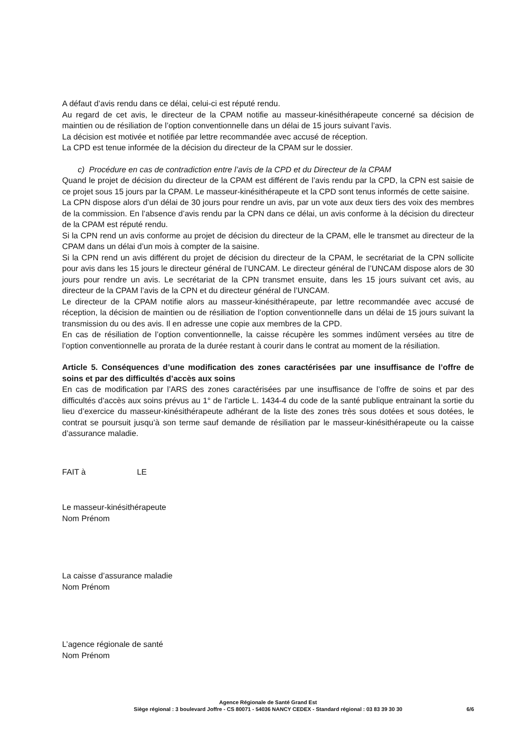A défaut d’avis rendu dans ce délai, celui-ci est réputé rendu.
Au regard de cet avis, le directeur de la CPAM notifie au masseur-kinésithérapeute concerné sa décision de maintien ou de résiliation de l’option conventionnelle dans un délai de 15 jours suivant l’avis.
La décision est motivée et notifiée par lettre recommandée avec accusé de réception.
La CPD est tenue informée de la décision du directeur de la CPAM sur le dossier.
c) Procédure en cas de contradiction entre l’avis de la CPD et du Directeur de la CPAM
Quand le projet de décision du directeur de la CPAM est différent de l’avis rendu par la CPD, la CPN est saisie de ce projet sous 15 jours par la CPAM. Le masseur-kinésithérapeute et la CPD sont tenus informés de cette saisine.
La CPN dispose alors d’un délai de 30 jours pour rendre un avis, par un vote aux deux tiers des voix des membres de la commission. En l’absence d’avis rendu par la CPN dans ce délai, un avis conforme à la décision du directeur de la CPAM est réputé rendu.
Si la CPN rend un avis conforme au projet de décision du directeur de la CPAM, elle le transmet au directeur de la CPAM dans un délai d’un mois à compter de la saisine.
Si la CPN rend un avis différent du projet de décision du directeur de la CPAM, le secrétariat de la CPN sollicite pour avis dans les 15 jours le directeur général de l’UNCAM. Le directeur général de l’UNCAM dispose alors de 30 jours pour rendre un avis. Le secrétariat de la CPN transmet ensuite, dans les 15 jours suivant cet avis, au directeur de la CPAM l’avis de la CPN et du directeur général de l’UNCAM.
Le directeur de la CPAM notifie alors au masseur-kinésithérapeute, par lettre recommandée avec accusé de réception, la décision de maintien ou de résiliation de l’option conventionnelle dans un délai de 15 jours suivant la transmission du ou des avis. Il en adresse une copie aux membres de la CPD.
En cas de résiliation de l’option conventionnelle, la caisse récupère les sommes indûment versées au titre de l’option conventionnelle au prorata de la durée restant à courir dans le contrat au moment de la résiliation.
Article 5. Conséquences d’une modification des zones caractérisées par une insuffisance de l’offre de soins et par des difficultés d’accès aux soins
En cas de modification par l’ARS des zones caractérisées par une insuffisance de l’offre de soins et par des difficultés d’accès aux soins prévus au 1° de l’article L. 1434-4 du code de la santé publique entrainant la sortie du lieu d’exercice du masseur-kinésithérapeute adhérant de la liste des zones très sous dotées et sous dotées, le contrat se poursuit jusqu’à son terme sauf demande de résiliation par le masseur-kinésithérapeute ou la caisse d’assurance maladie.
FAIT à LE
Le masseur-kinésithérapeute
Nom Prénom
La caisse d’assurance maladie
Nom Prénom
L’agence régionale de santé
Nom Prénom
Agence Régionale de Santé Grand Est
Siège régional : 3 boulevard Joffre - CS 80071 - 54036 NANCY CEDEX - Standard régional : 03 83 39 30 30
6/6